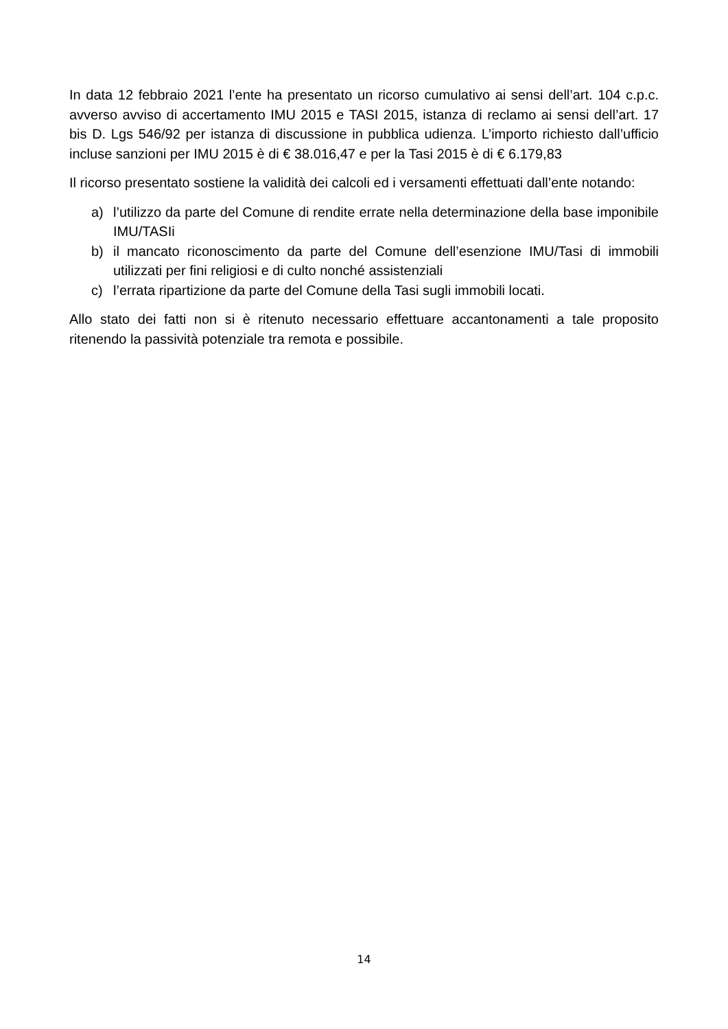In data 12 febbraio 2021 l’ente ha presentato un ricorso cumulativo ai sensi dell’art. 104 c.p.c. avverso avviso di accertamento IMU 2015 e TASI 2015, istanza di reclamo ai sensi dell’art. 17 bis D. Lgs 546/92 per istanza di discussione in pubblica udienza. L’importo richiesto dall’ufficio incluse sanzioni per IMU 2015 è di € 38.016,47 e per la Tasi 2015 è di € 6.179,83
Il ricorso presentato sostiene la validità dei calcoli ed i versamenti effettuati dall’ente notando:
a) l’utilizzo da parte del Comune di rendite errate nella determinazione della base imponibile IMU/TASIi
b) il mancato riconoscimento da parte del Comune dell’esenzione IMU/Tasi di immobili utilizzati per fini religiosi e di culto nonché assistenziali
c) l’errata ripartizione da parte del Comune della Tasi sugli immobili locati.
Allo stato dei fatti non si è ritenuto necessario effettuare accantonamenti a tale proposito ritenendo la passività potenziale tra remota e possibile.
14